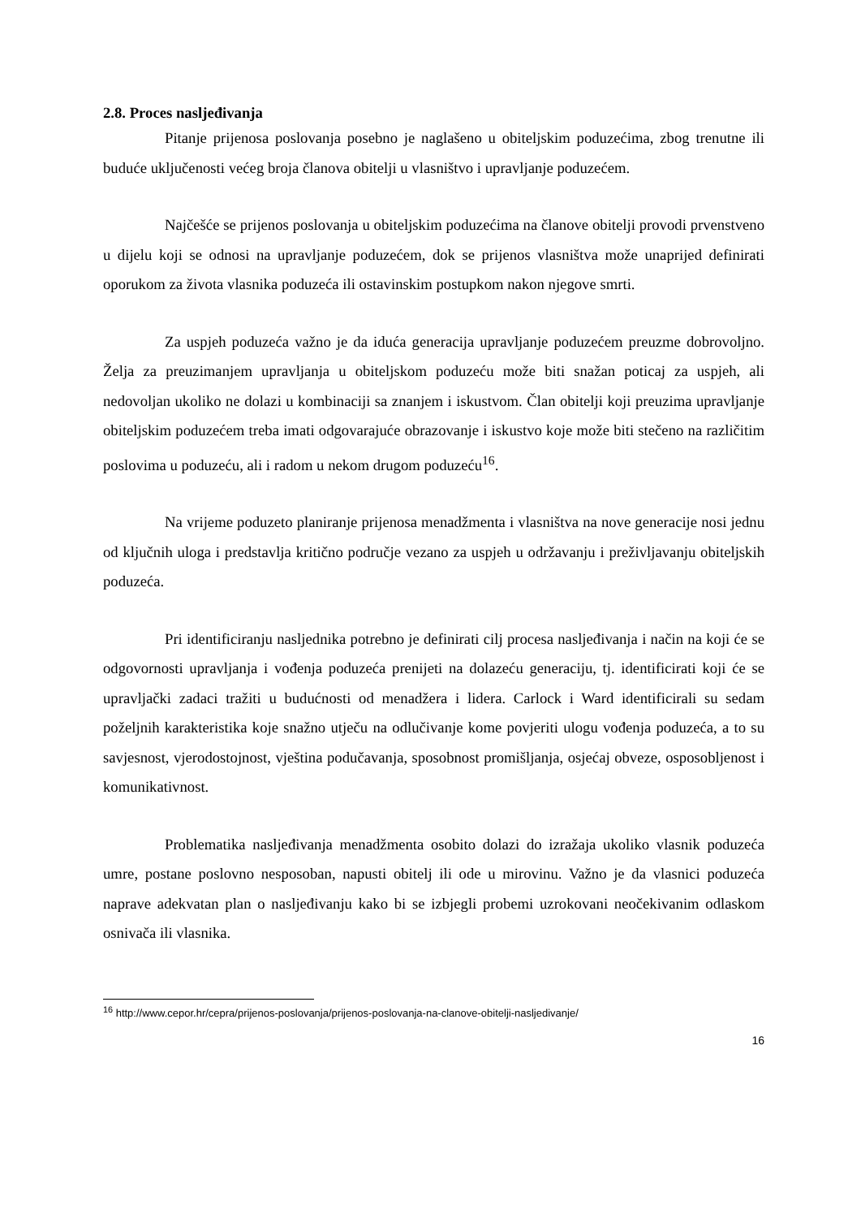2.8. Proces nasljeđivanja
Pitanje prijenosa poslovanja posebno je naglašeno u obiteljskim poduzećima, zbog trenutne ili buduće uključenosti većeg broja članova obitelji u vlasništvo i upravljanje poduzećem.
Najčešće se prijenos poslovanja u obiteljskim poduzećima na članove obitelji provodi prvenstveno u dijelu koji se odnosi na upravljanje poduzećem, dok se prijenos vlasništva može unaprijed definirati oporukom za života vlasnika poduzeća ili ostavinskim postupkom nakon njegove smrti.
Za uspjeh poduzeća važno je da iduća generacija upravljanje poduzećem preuzme dobrovoljno. Želja za preuzimanjem upravljanja u obiteljskom poduzeću može biti snažan poticaj za uspjeh, ali nedovoljan ukoliko ne dolazi u kombinaciji sa znanjem i iskustvom. Član obitelji koji preuzima upravljanje obiteljskim poduzećem treba imati odgovarajuće obrazovanje i iskustvo koje može biti stečeno na različitim poslovima u poduzeću, ali i radom u nekom drugom poduzeću<sup>16</sup>.
Na vrijeme poduzeto planiranje prijenosa menadžmenta i vlasništva na nove generacije nosi jednu od ključnih uloga i predstavlja kritično područje vezano za uspjeh u održavanju i preživljavanju obiteljskih poduzeća.
Pri identificiranju nasljednika potrebno je definirati cilj procesa nasljeđivanja i način na koji će se odgovornosti upravljanja i vođenja poduzeća prenijeti na dolazeću generaciju, tj. identificirati koji će se upravljački zadaci tražiti u budućnosti od menadžera i lidera. Carlock i Ward identificirali su sedam poželjnih karakteristika koje snažno utječu na odlučivanje kome povjeriti ulogu vođenja poduzeća, a to su savjesnost, vjerodostojnost, vještina podučavanja, sposobnost promišljanja, osjećaj obveze, osposobljenost i komunikativnost.
Problematika nasljeđivanja menadžmenta osobito dolazi do izražaja ukoliko vlasnik poduzeća umre, postane poslovno nesposoban, napusti obitelj ili ode u mirovinu. Važno je da vlasnici poduzeća naprave adekvatan plan o nasljeđivanju kako bi se izbjegli probemi uzrokovani neočekivanim odlaskom osnivača ili vlasnika.
<sup>16</sup> http://www.cepor.hr/cepra/prijenos-poslovanja/prijenos-poslovanja-na-clanove-obitelji-nasljedivanje/
16